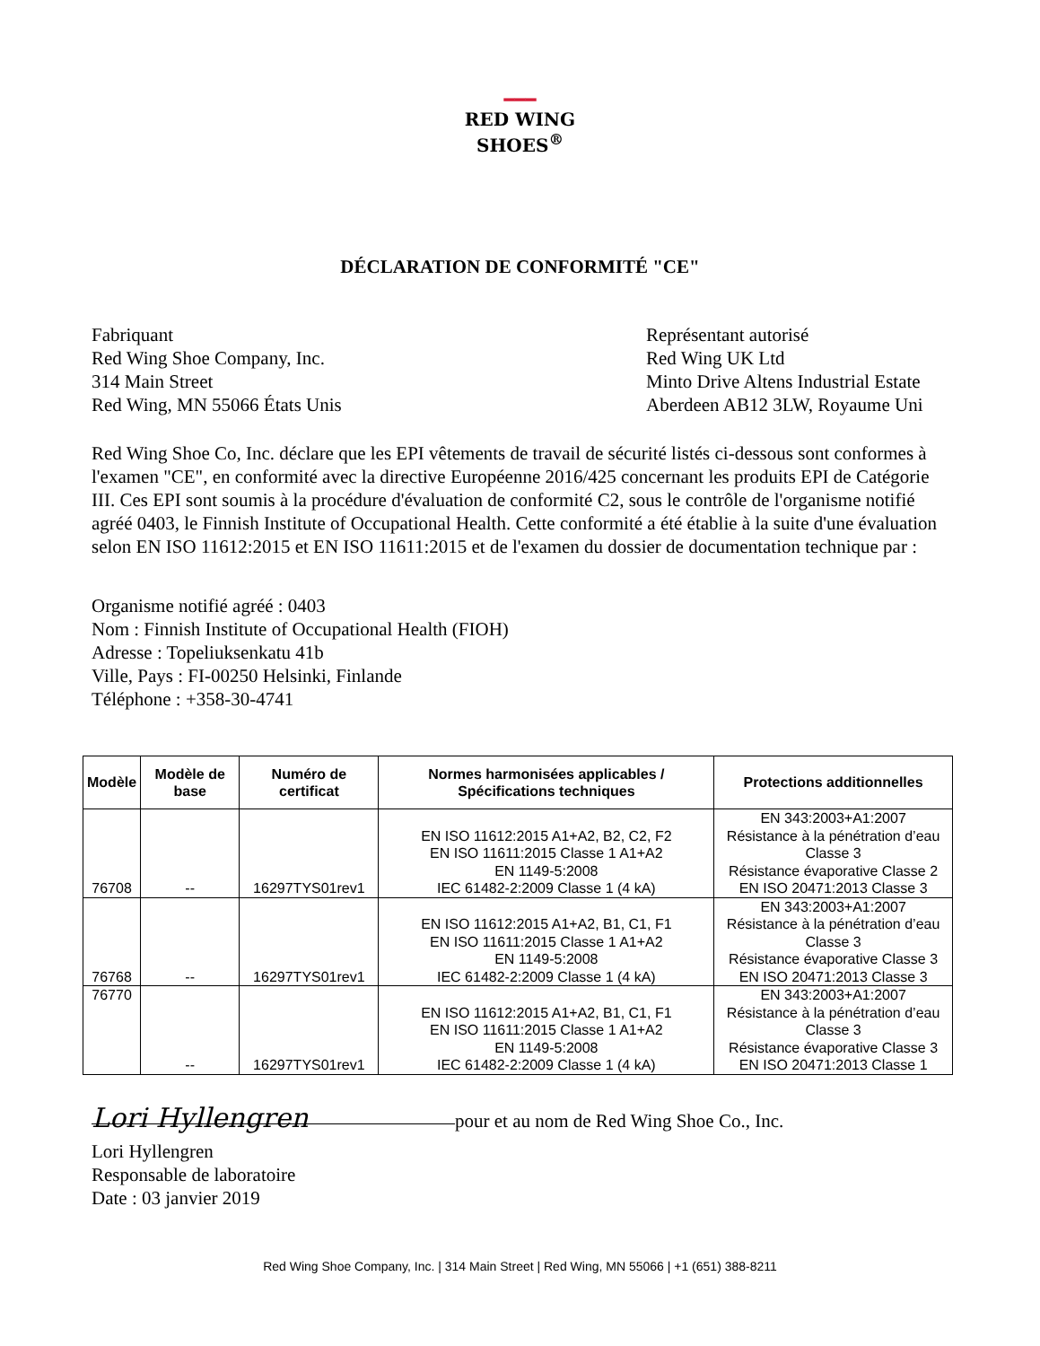━━━
RED WING
SHOES<sup>®</sup>
DÉCLARATION DE CONFORMITÉ "CE"
Fabriquant
Red Wing Shoe Company, Inc.
314 Main Street
Red Wing, MN 55066 États Unis
Représentant autorisé
Red Wing UK Ltd
Minto Drive Altens Industrial Estate
Aberdeen AB12 3LW, Royaume Uni
Red Wing Shoe Co, Inc. déclare que les EPI vêtements de travail de sécurité listés ci-dessous sont conformes à l'examen "CE", en conformité avec la directive Européenne 2016/425 concernant les produits EPI de Catégorie III. Ces EPI sont soumis à la procédure d'évaluation de conformité C2, sous le contrôle de l'organisme notifié agréé 0403, le Finnish Institute of Occupational Health. Cette conformité a été établie à la suite d'une évaluation selon EN ISO 11612:2015 et EN ISO 11611:2015 et de l'examen du dossier de documentation technique par :
Organisme notifié agréé : 0403
Nom : Finnish Institute of Occupational Health (FIOH)
Adresse : Topeliuksenkatu 41b
Ville, Pays : FI-00250 Helsinki, Finlande
Téléphone : +358-30-4741
| Modèle | Modèle de base | Numéro de certificat | Normes harmonisées applicables / Spécifications techniques | Protections additionnelles |
| --- | --- | --- | --- | --- |
| 76708 | -- | 16297TYS01rev1 | EN ISO 11612:2015 A1+A2, B2, C2, F2 EN ISO 11611:2015 Classe 1 A1+A2 EN 1149-5:2008 IEC 61482-2:2009 Classe 1 (4 kA) | EN 343:2003+A1:2007 Résistance à la pénétration d’eau Classe 3 Résistance évaporative Classe 2 EN ISO 20471:2013 Classe 3 |
| 76768 | -- | 16297TYS01rev1 | EN ISO 11612:2015 A1+A2, B1, C1, F1 EN ISO 11611:2015 Classe 1 A1+A2 EN 1149-5:2008 IEC 61482-2:2009 Classe 1 (4 kA) | EN 343:2003+A1:2007 Résistance à la pénétration d’eau Classe 3 Résistance évaporative Classe 3 EN ISO 20471:2013 Classe 3 |
| 76770 | -- | 16297TYS01rev1 | EN ISO 11612:2015 A1+A2, B1, C1, F1 EN ISO 11611:2015 Classe 1 A1+A2 EN 1149-5:2008 IEC 61482-2:2009 Classe 1 (4 kA) | EN 343:2003+A1:2007 Résistance à la pénétration d’eau Classe 3 Résistance évaporative Classe 3 EN ISO 20471:2013 Classe 1 |
Lori Hyllengren pour et au nom de Red Wing Shoe Co., Inc.
Lori Hyllengren
Responsable de laboratoire
Date : 03 janvier 2019
Red Wing Shoe Company, Inc. | 314 Main Street | Red Wing, MN 55066 | +1 (651) 388-8211